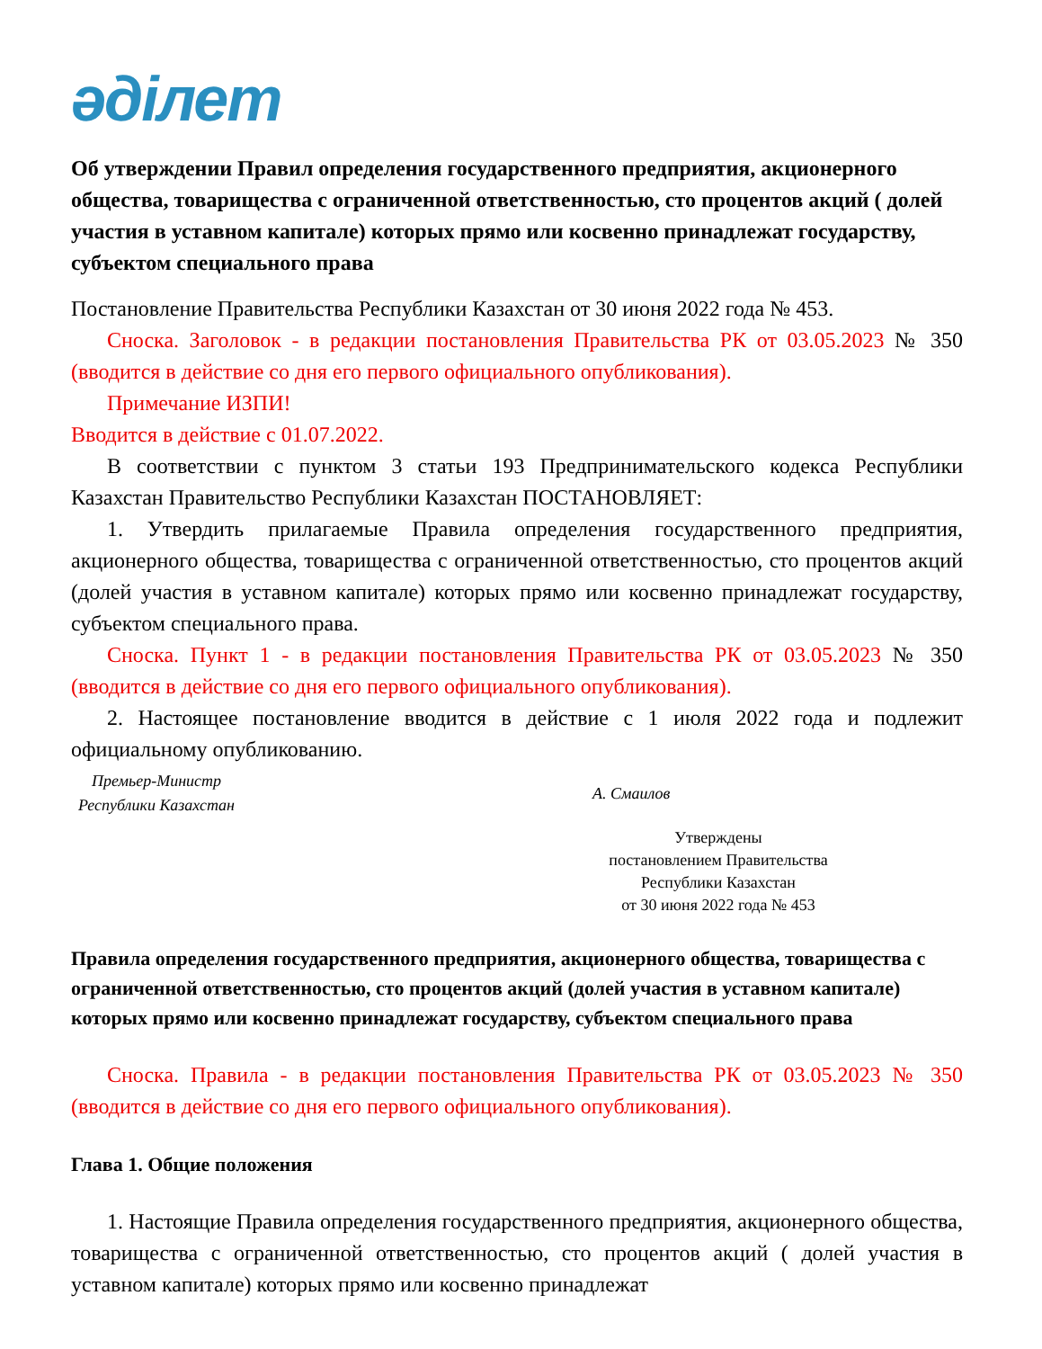әділет
Об утверждении Правил определения государственного предприятия, акционерного общества, товарищества с ограниченной ответственностью, сто процентов акций ( долей участия в уставном капитале) которых прямо или косвенно принадлежат государству, субъектом специального права
Постановление Правительства Республики Казахстан от 30 июня 2022 года № 453.
Сноска. Заголовок - в редакции постановления Правительства РК от 03.05.2023 № 350 (вводится в действие со дня его первого официального опубликования).
Примечание ИЗПИ!
Вводится в действие с 01.07.2022.
В соответствии с пунктом 3 статьи 193 Предпринимательского кодекса Республики Казахстан Правительство Республики Казахстан ПОСТАНОВЛЯЕТ:
1. Утвердить прилагаемые Правила определения государственного предприятия, акционерного общества, товарищества с ограниченной ответственностью, сто процентов акций (долей участия в уставном капитале) которых прямо или косвенно принадлежат государству, субъектом специального права.
Сноска. Пункт 1 - в редакции постановления Правительства РК от 03.05.2023 № 350 (вводится в действие со дня его первого официального опубликования).
2. Настоящее постановление вводится в действие с 1 июля 2022 года и подлежит официальному опубликованию.
Премьер-Министр
Республики Казахстан
А. Смаилов
Утверждены
постановлением Правительства
Республики Казахстан
от 30 июня 2022 года № 453
Правила определения государственного предприятия, акционерного общества, товарищества с ограниченной ответственностью, сто процентов акций (долей участия в уставном капитале) которых прямо или косвенно принадлежат государству, субъектом специального права
Сноска. Правила - в редакции постановления Правительства РК от 03.05.2023 № 350 (вводится в действие со дня его первого официального опубликования).
Глава 1. Общие положения
1. Настоящие Правила определения государственного предприятия, акционерного общества, товарищества с ограниченной ответственностью, сто процентов акций ( долей участия в уставном капитале) которых прямо или косвенно принадлежат